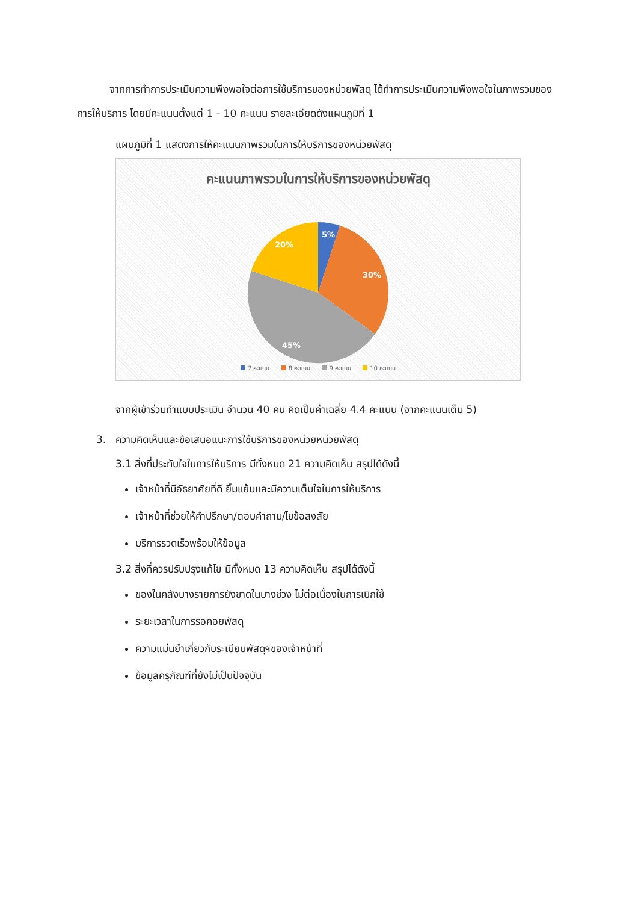จากการทำการประเมินความพึงพอใจต่อการใช้บริการของหน่วยพัสดุ ได้ทำการประเมินความพึงพอใจในภาพรวมของการให้บริการ โดยมีคะแนนตั้งแต่ 1 - 10 คะแนน รายละเอียดดังแผนภูมิที่ 1
แผนภูมิที่ 1 แสดงการให้คะแนนภาพรวมในการให้บริการของหน่วยพัสดุ
คะแนนภาพรวมในการให้บริการของหน่วยพัสดุ
5%
30%
45%
20%
7 คะแนน 8 คะแนน 9 คะแนน 10 คะแนน
จากผู้เข้าร่วมทำแบบประเมิน จำนวน 40 คน คิดเป็นค่าเฉลี่ย 4.4 คะแนน (จากคะแนนเต็ม 5)
3. ความคิดเห็นและข้อเสนอแนะการใช้บริการของหน่วยหน่วยพัสดุ
3.1 สิ่งที่ประทับใจในการให้บริการ มีทั้งหมด 21 ความคิดเห็น สรุปได้ดังนี้
เจ้าหน้าที่มีอัธยาศัยที่ดี ยิ้มแย้มและมีความเต็มใจในการให้บริการ
เจ้าหน้าที่ช่วยให้คำปรึกษา/ตอบคำถาม/ไขข้อสงสัย
บริการรวดเร็วพร้อมให้ข้อมูล
3.2 สิ่งที่ควรปรับปรุงแก้ไข มีทั้งหมด 13 ความคิดเห็น สรุปได้ดังนี้
ของในคลังบางรายการยังขาดในบางช่วง ไม่ต่อเนื่องในการเบิกใช้
ระยะเวลาในการรอคอยพัสดุ
ความแม่นยำเกี่ยวกับระเบียบพัสดุฯของเจ้าหน้าที่
ข้อมูลครุภัณฑ์ที่ยังไม่เป็นปัจจุบัน